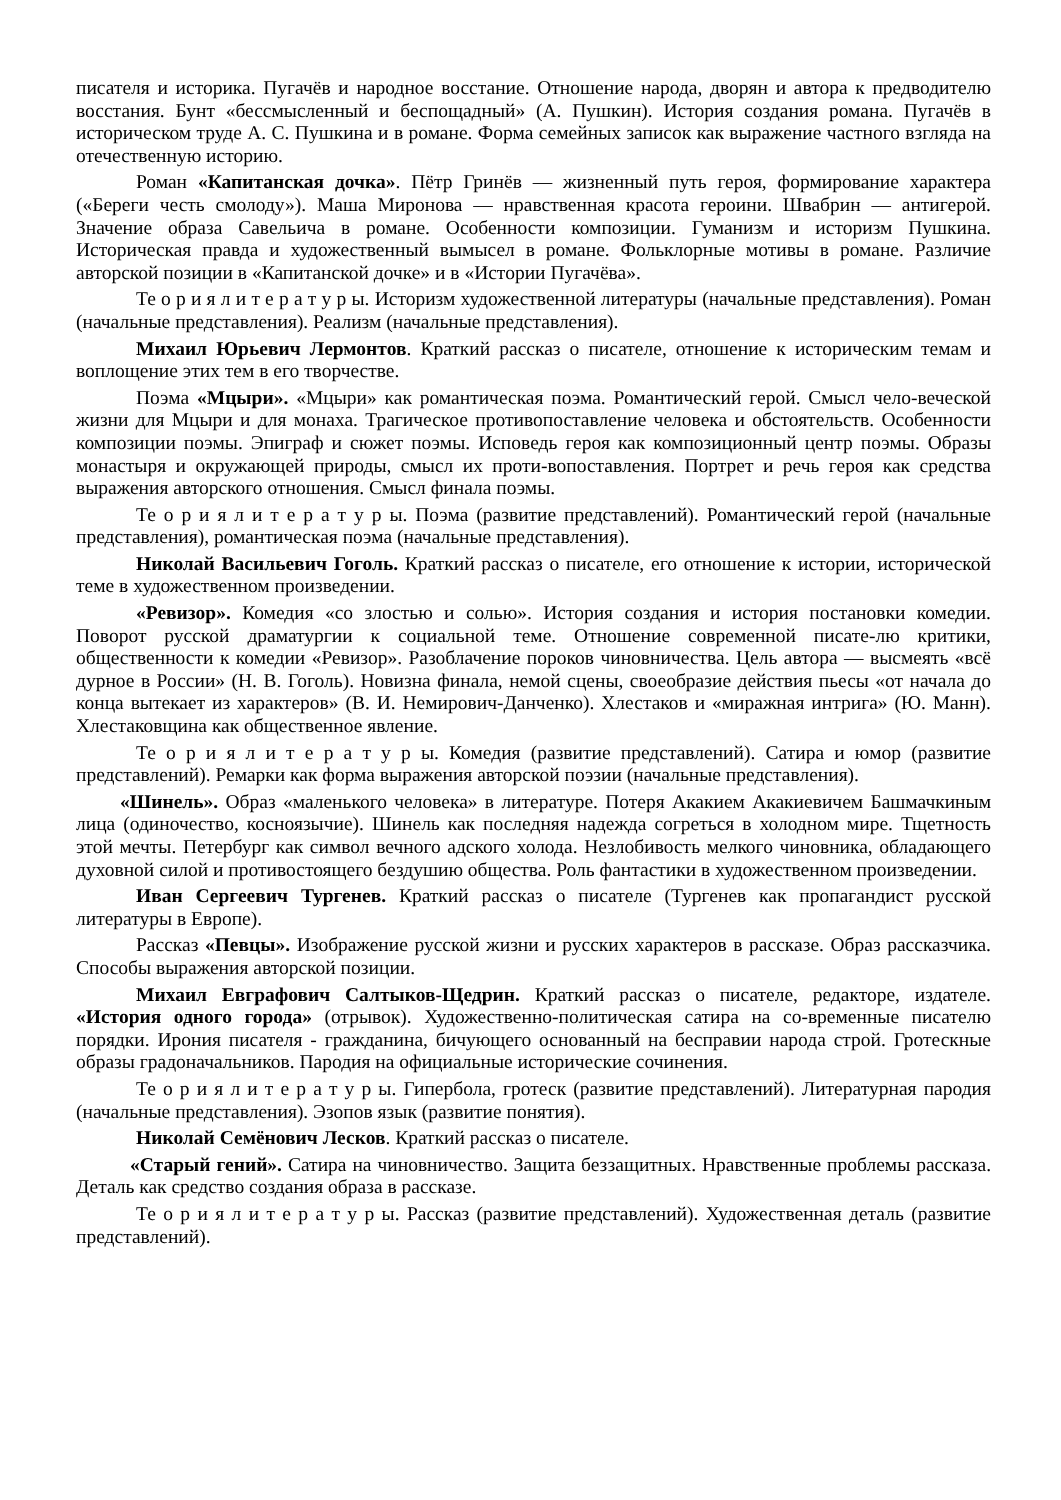писателя и историка. Пугачёв и народное восстание. Отношение народа, дворян и автора к предводителю восстания. Бунт «бессмысленный и беспощадный» (А. Пушкин). История создания романа. Пугачёв в историческом труде А. С. Пушкина и в романе. Форма семейных записок как выражение частного взгляда на отечественную историю.
Роман «Капитанская дочка». Пётр Гринёв — жизненный путь героя, формирование характера («Береги честь смолоду»). Маша Миронова — нравственная красота героини. Швабрин — антигерой. Значение образа Савельича в романе. Особенности композиции. Гуманизм и историзм Пушкина. Историческая правда и художественный вымысел в романе. Фольклорные мотивы в романе. Различие авторской позиции в «Капитанской дочке» и в «Истории Пугачёва».
Те о р и я л и т е р а т у р ы. Историзм художественной литературы (начальные представления). Роман (начальные представления). Реализм (начальные представления).
Михаил Юрьевич Лермонтов. Краткий рассказ о писателе, отношение к историческим темам и воплощение этих тем в его творчестве.
Поэма «Мцыри». «Мцыри» как романтическая поэма. Романтический герой. Смысл чело-веческой жизни для Мцыри и для монаха. Трагическое противопоставление человека и обстоятельств. Особенности композиции поэмы. Эпиграф и сюжет поэмы. Исповедь героя как композиционный центр поэмы. Образы монастыря и окружающей природы, смысл их проти-вопоставления. Портрет и речь героя как средства выражения авторского отношения. Смысл финала поэмы.
Те о р и я л и т е р а т у р ы. Поэма (развитие представлений). Романтический герой (начальные представления), романтическая поэма (начальные представления).
Николай Васильевич Гоголь. Краткий рассказ о писателе, его отношение к истории, исторической теме в художественном произведении.
«Ревизор». Комедия «со злостью и солью». История создания и история постановки комедии. Поворот русской драматургии к социальной теме. Отношение современной писате-лю критики, общественности к комедии «Ревизор». Разоблачение пороков чиновничества. Цель автора — высмеять «всё дурное в России» (Н. В. Гоголь). Новизна финала, немой сцены, своеобразие действия пьесы «от начала до конца вытекает из характеров» (В. И. Немирович-Данченко). Хлестаков и «миражная интрига» (Ю. Манн). Хлестаковщина как общественное явление.
Те о р и я л и т е р а т у р ы. Комедия (развитие представлений). Сатира и юмор (развитие представлений). Ремарки как форма выражения авторской поэзии (начальные представления).
«Шинель». Образ «маленького человека» в литературе. Потеря Акакием Акакиевичем Башмачкиным лица (одиночество, косноязычие). Шинель как последняя надежда согреться в холодном мире. Тщетность этой мечты. Петербург как символ вечного адского холода. Незлобивость мелкого чиновника, обладающего духовной силой и противостоящего бездушию общества. Роль фантастики в художественном произведении.
Иван Сергеевич Тургенев. Краткий рассказ о писателе (Тургенев как пропагандист русской литературы в Европе).
Рассказ «Певцы». Изображение русской жизни и русских характеров в рассказе. Образ рассказчика. Способы выражения авторской позиции.
Михаил Евграфович Салтыков-Щедрин. Краткий рассказ о писателе, редакторе, издателе. «История одного города» (отрывок). Художественно-политическая сатира на со-временные писателю порядки. Ирония писателя - гражданина, бичующего основанный на бесправии народа строй. Гротескные образы градоначальников. Пародия на официальные исторические сочинения.
Те о р и я л и т е р а т у р ы. Гипербола, гротеск (развитие представлений). Литературная пародия (начальные представления). Эзопов язык (развитие понятия).
Николай Семёнович Лесков. Краткий рассказ о писателе.
«Старый гений». Сатира на чиновничество. Защита беззащитных. Нравственные проблемы рассказа. Деталь как средство создания образа в рассказе.
Те о р и я л и т е р а т у р ы. Рассказ (развитие представлений). Художественная деталь (развитие представлений).